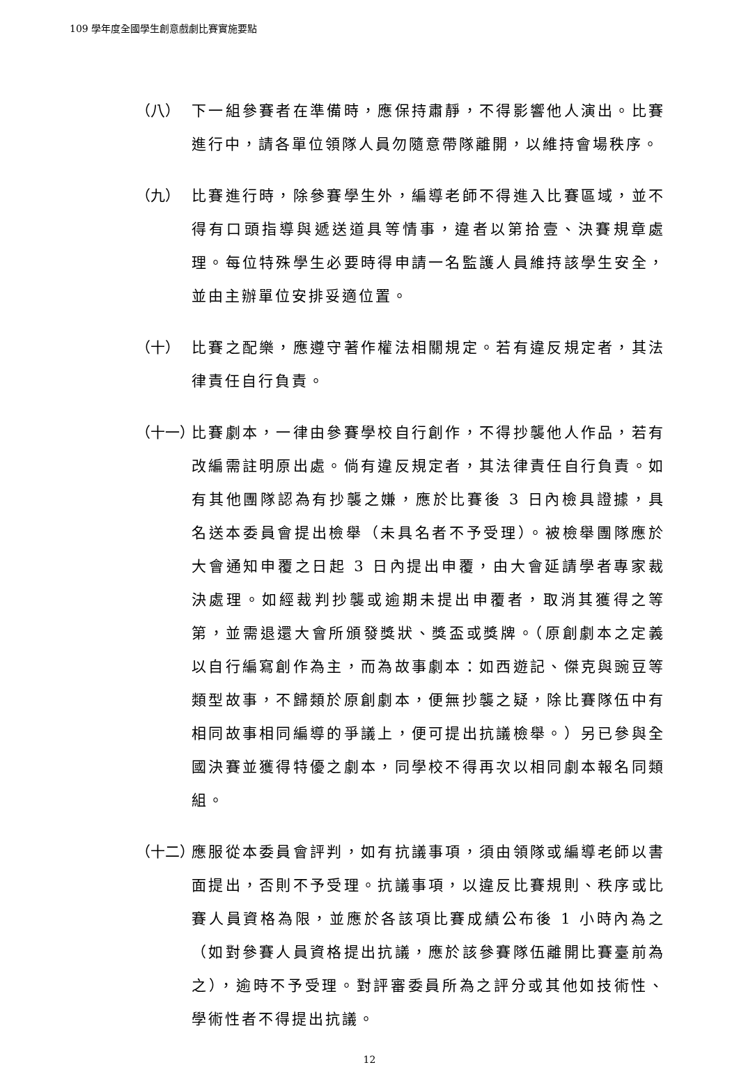109 學年度全國學生創意戲劇比賽實施要點
（八） 下一組參賽者在準備時，應保持肅靜，不得影響他人演出。比賽進行中，請各單位領隊人員勿隨意帶隊離開，以維持會場秩序。
（九） 比賽進行時，除參賽學生外，編導老師不得進入比賽區域，並不得有口頭指導與遞送道具等情事，違者以第拾壹、決賽規章處理。每位特殊學生必要時得申請一名監護人員維持該學生安全，並由主辦單位安排妥適位置。
（十） 比賽之配樂，應遵守著作權法相關規定。若有違反規定者，其法律責任自行負責。
（十一）
比賽劇本，一律由參賽學校自行創作，不得抄襲他人作品，若有改編需註明原出處。倘有違反規定者，其法律責任自行負責。如有其他團隊認為有抄襲之嫌，應於比賽後 3 日內檢具證據，具名送本委員會提出檢舉（未具名者不予受理）。被檢舉團隊應於大會通知申覆之日起 3 日內提出申覆，由大會延請學者專家裁決處理。如經裁判抄襲或逾期未提出申覆者，取消其獲得之等第，並需退還大會所頒發獎狀、獎盃或獎牌。（原創劇本之定義以自行編寫創作為主，而為故事劇本：如西遊記、傑克與豌豆等類型故事，不歸類於原創劇本，便無抄襲之疑，除比賽隊伍中有相同故事相同編導的爭議上，便可提出抗議檢舉。）另已參與全國決賽並獲得特優之劇本，同學校不得再次以相同劇本報名同類組。
（十二）
應服從本委員會評判，如有抗議事項，須由領隊或編導老師以書面提出，否則不予受理。抗議事項，以違反比賽規則、秩序或比賽人員資格為限，並應於各該項比賽成績公布後 1 小時內為之（如對參賽人員資格提出抗議，應於該參賽隊伍離開比賽臺前為之），逾時不予受理。對評審委員所為之評分或其他如技術性、學術性者不得提出抗議。
12